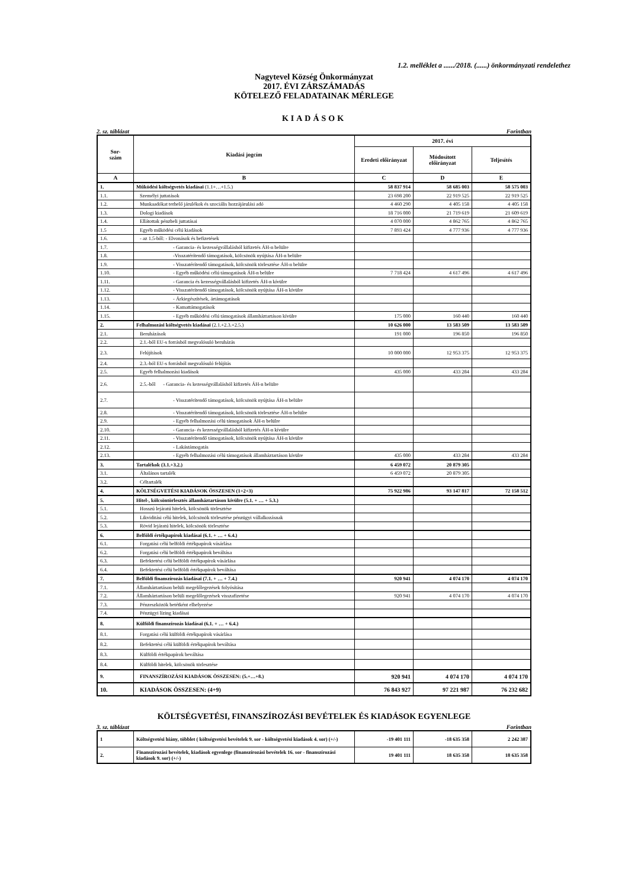1.2. melléklet a ....../2018. (......) önkormányzati rendelethez
Nagytevel Község Önkormányzat
2017. ÉVI ZÁRSZÁMADÁS
KÖTELEZŐ FELADATAINAK MÉRLEGE
KIADÁSOK
2. sz. táblázat Forintban
| Sor- szám | Kiadási jogcím | 2017. évi | | |
| --- | --- | --- | --- | --- |
| | | Eredeti előirányzat | Módosított előirányzat | Teljesítés |
| A | B | C | D | E |
| 1. | Működési költségvetés kiadásai (1.1+…+1.5.) | 58 837 914 | 58 685 003 | 58 575 003 |
| 1.1. | Személyi juttatások | 23 698 200 | 22 919 525 | 22 919 525 |
| 1.2. | Munkaadókat terhelő járulékok és szociális hozzájárulási adó | 4 460 290 | 4 405 158 | 4 405 158 |
| 1.3. | Dologi kiadások | 18 716 000 | 21 719 619 | 21 609 619 |
| 1.4. | Ellátottak pénzbeli juttatásai | 4 070 000 | 4 862 765 | 4 862 765 |
| 1.5 | Egyéb működési célú kiadások | 7 893 424 | 4 777 936 | 4 777 936 |
| 1.6. | - az 1.5-ből: - Elvonások és befizetések | | | |
| 1.7. | - Garancia- és kezességvállalásból kifizetés ÁH-n belülre | | | |
| 1.8. | -Visszatérítendő támogatások, kölcsönök nyújtása ÁH-n belülre | | | |
| 1.9. | - Visszatérítendő támogatások, kölcsönök törlesztése ÁH-n belülre | | | |
| 1.10. | - Egyéb működési célú támogatások ÁH-n belülre | 7 718 424 | 4 617 496 | 4 617 496 |
| 1.11. | - Garancia és kezességvállalásból kifizetés ÁH-n kívülre | | | |
| 1.12. | - Visszatérítendő támogatások, kölcsönök nyújtása ÁH-n kívülre | | | |
| 1.13. | - Árkiegészítések, ártámogatások | | | |
| 1.14. | - Kamattámogatások | | | |
| 1.15. | - Egyéb működési célú támogatások államháztartáson kívülre | 175 000 | 160 440 | 160 440 |
| 2. | Felhalmozási költségvetés kiadásai (2.1.+2.3.+2.5.) | 10 626 000 | 13 583 509 | 13 583 509 |
| 2.1. | Beruházások | 191 000 | 196 850 | 196 850 |
| 2.2. | 2.1.-ből EU-s forrásból megvalósuló beruházás | | | |
| 2.3. | Felújítások | 10 000 000 | 12 953 375 | 12 953 375 |
| 2.4. | 2.3.-ból EU-s forrásból megvalósuló felújítás | | | |
| 2.5. | Egyéb felhalmozási kiadások | 435 000 | 433 284 | 433 284 |
| 2.6. | 2.5.-ből - Garancia- és kezességvállalásból kifizetés ÁH-n belülre | | | |
| 2.7. | - Visszatérítendő támogatások, kölcsönök nyújtása ÁH-n belülre | | | |
| 2.8. | - Visszatérítendő támogatások, kölcsönök törlesztése ÁH-n belülre | | | |
| 2.9. | - Egyéb felhalmozási célú támogatások ÁH-n belülre | | | |
| 2.10. | - Garancia- és kezességvállalásból kifizetés ÁH-n kívülre | | | |
| 2.11. | - Visszatérítendő támogatások, kölcsönök nyújtása ÁH-n kívülre | | | |
| 2.12. | - Lakástámogatás | | | |
| 2.13. | - Egyéb felhalmozási célú támogatások államháztartáson kívülre | 435 000 | 433 284 | 433 284 |
| 3. | Tartalékok (3.1.+3.2.) | 6 459 072 | 20 879 305 | |
| 3.1. | Általános tartalék | 6 459 072 | 20 879 305 | |
| 3.2. | Céltartalék | | | |
| 4. | KÖLTSÉGVETÉSI KIADÁSOK ÖSSZESEN (1+2+3) | 75 922 986 | 93 147 817 | 72 158 512 |
| 5. | Hitel-, kölcsöntörlesztés államháztartáson kívülre (5.1. + … + 5.3.) | | | |
| 5.1. | Hosszú lejáratú hitelek, kölcsönök törlesztése | | | |
| 5.2. | Likviditási célú hitelek, kölcsönök törlesztése pénzügyi vállalkozásnak | | | |
| 5.3. | Rövid lejáratú hitelek, kölcsönök törlesztése | | | |
| 6. | Belföldi értékpapírok kiadásai (6.1. + … + 6.4.) | | | |
| 6.1. | Forgatási célú belföldi értékpapírok vásárlása | | | |
| 6.2. | Forgatási célú belföldi értékpapírok beváltása | | | |
| 6.3. | Befektetési célú belföldi értékpapírok vásárlása | | | |
| 6.4. | Befektetési célú belföldi értékpapírok beváltása | | | |
| 7. | Belföldi finanszírozás kiadásai (7.1. + … + 7.4.) | 920 941 | 4 074 170 | 4 074 170 |
| 7.1. | Államháztartáson belüli megelőlegezések folyósítása | | | |
| 7.2. | Államháztartáson belüli megelőlegezések visszafizetése | 920 941 | 4 074 170 | 4 074 170 |
| 7.3. | Pénzeszközök betétként elhelyezése | | | |
| 7.4. | Pénzügyi lízing kiadásai | | | |
| 8. | Külföldi finanszírozás kiadásai (6.1. + … + 6.4.) | | | |
| 8.1. | Forgatási célú külföldi értékpapírok vásárlása | | | |
| 8.2. | Befektetési célú külföldi értékpapírok beváltása | | | |
| 8.3. | Külföldi értékpapírok beváltása | | | |
| 8.4. | Külföldi hitelek, kölcsönök törlesztése | | | |
| 9. | FINANSZÍROZÁSI KIADÁSOK ÖSSZESEN: (5.+…+8.) | 920 941 | 4 074 170 | 4 074 170 |
| 10. | KIADÁSOK ÖSSZESEN: (4+9) | 76 843 927 | 97 221 987 | 76 232 682 |
KÖLTSÉGVETÉSI, FINANSZÍROZÁSI BEVÉTELEK ÉS KIADÁSOK EGYENLEGE
3. sz. táblázat Forintban
| 1 | Költségvetési hiány, többlet ( költségvetési bevételek 9. sor - költségvetési kiadások 4. sor) (+/-) | -19 401 111 | -18 635 358 | 2 242 387 |
| 2. | Finanszírozási bevételek, kiadások egyenlege (finanszírozási bevételek 16. sor - finanszírozási kiadások 9. sor) (+/-) | 19 401 111 | 18 635 358 | 18 635 358 |